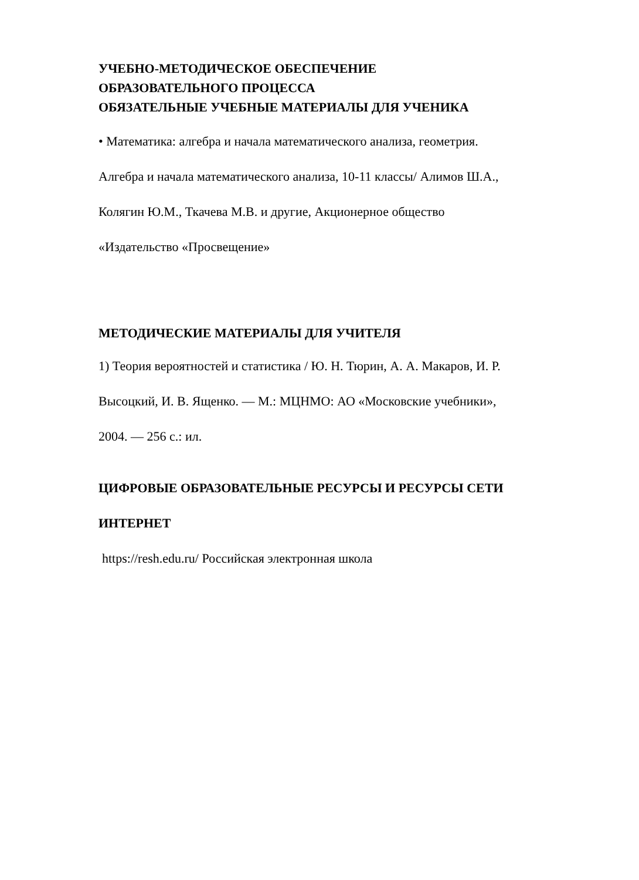УЧЕБНО-МЕТОДИЧЕСКОЕ ОБЕСПЕЧЕНИЕ
ОБРАЗОВАТЕЛЬНОГО ПРОЦЕССА
ОБЯЗАТЕЛЬНЫЕ УЧЕБНЫЕ МАТЕРИАЛЫ ДЛЯ УЧЕНИКА
• Математика: алгебра и начала математического анализа, геометрия.
Алгебра и начала математического анализа, 10-11 классы/ Алимов Ш.А.,
Колягин Ю.М., Ткачева М.В. и другие, Акционерное общество
«Издательство «Просвещение»
МЕТОДИЧЕСКИЕ МАТЕРИАЛЫ ДЛЯ УЧИТЕЛЯ
1) Теория вероятностей и статистика / Ю. Н. Тюрин, А. А. Макаров, И. Р.
Высоцкий, И. В. Ященко. — М.: МЦНМО: АО «Московские учебники»,
2004. — 256 с.: ил.
ЦИФРОВЫЕ ОБРАЗОВАТЕЛЬНЫЕ РЕСУРСЫ И РЕСУРСЫ СЕТИ
ИНТЕРНЕТ
https://resh.edu.ru/ Российская электронная школа